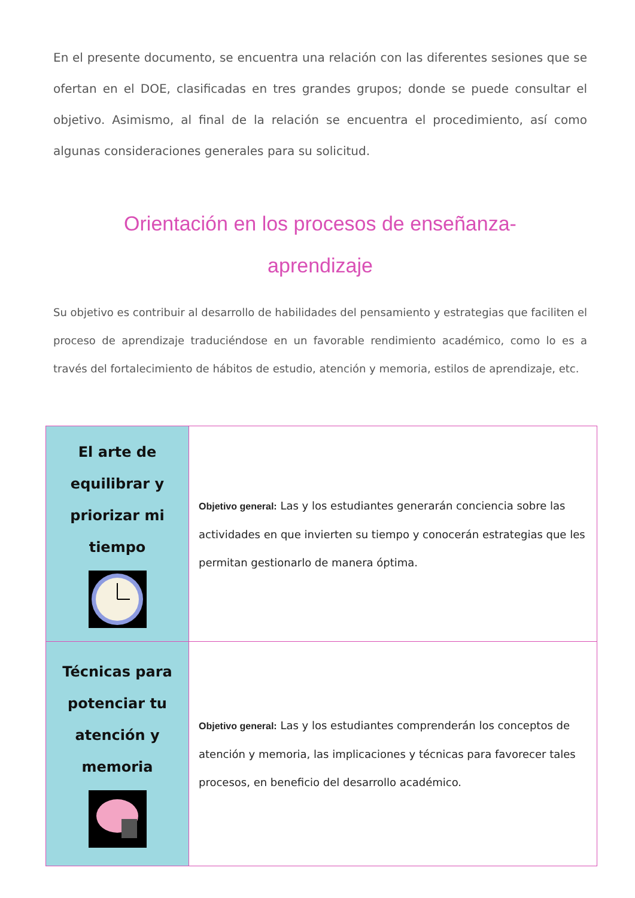En el presente documento, se encuentra una relación con las diferentes sesiones que se ofertan en el DOE, clasificadas en tres grandes grupos; donde se puede consultar el objetivo. Asimismo, al final de la relación se encuentra el procedimiento, así como algunas consideraciones generales para su solicitud.
Orientación en los procesos de enseñanza-
aprendizaje
Su objetivo es contribuir al desarrollo de habilidades del pensamiento y estrategias que faciliten el proceso de aprendizaje traduciéndose en un favorable rendimiento académico, como lo es a través del fortalecimiento de hábitos de estudio, atención y memoria, estilos de aprendizaje, etc.
| El arte de equilibrar y priorizar mi tiempo | Objetivo general: Las y los estudiantes generarán conciencia sobre las actividades en que invierten su tiempo y conocerán estrategias que les permitan gestionarlo de manera óptima. |
| Técnicas para potenciar tu atención y memoria | Objetivo general: Las y los estudiantes comprenderán los conceptos de atención y memoria, las implicaciones y técnicas para favorecer tales procesos, en beneficio del desarrollo académico. |